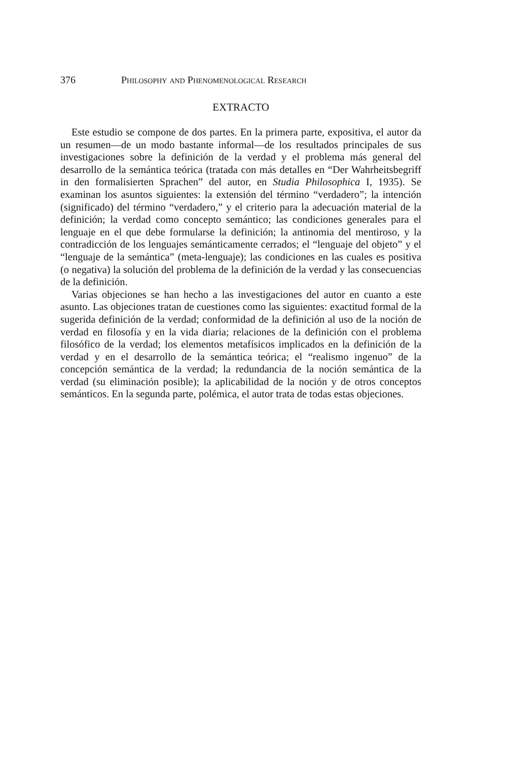376 Philosophy and Phenomenological Research
EXTRACTO
Este estudio se compone de dos partes. En la primera parte, expositiva, el autor da un resumen—de un modo bastante informal—de los resultados principales de sus investigaciones sobre la definición de la verdad y el problema más general del desarrollo de la semántica teórica (tratada con más detalles en “Der Wahrheitsbegriff in den formalisierten Sprachen” del autor, en Studia Philosophica I, 1935). Se examinan los asuntos siguientes: la extensión del término “verdadero”; la intención (significado) del término “verdadero,” y el criterio para la adecuación material de la definición; la verdad como concepto semántico; las condiciones generales para el lenguaje en el que debe formularse la definición; la antinomia del mentiroso, y la contradicción de los lenguajes semánticamente cerrados; el “lenguaje del objeto” y el “lenguaje de la semántica” (meta-lenguaje); las condiciones en las cuales es positiva (o negativa) la solución del problema de la definición de la verdad y las consecuencias de la definición.
Varias objeciones se han hecho a las investigaciones del autor en cuanto a este asunto. Las objeciones tratan de cuestiones como las siguientes: exactitud formal de la sugerida definición de la verdad; conformidad de la definición al uso de la noción de verdad en filosofía y en la vida diaria; relaciones de la definición con el problema filosófico de la verdad; los elementos metafísicos implicados en la definición de la verdad y en el desarrollo de la semántica teórica; el “realismo ingenuo” de la concepción semántica de la verdad; la redundancia de la noción semántica de la verdad (su eliminación posible); la aplicabilidad de la noción y de otros conceptos semánticos. En la segunda parte, polémica, el autor trata de todas estas objeciones.